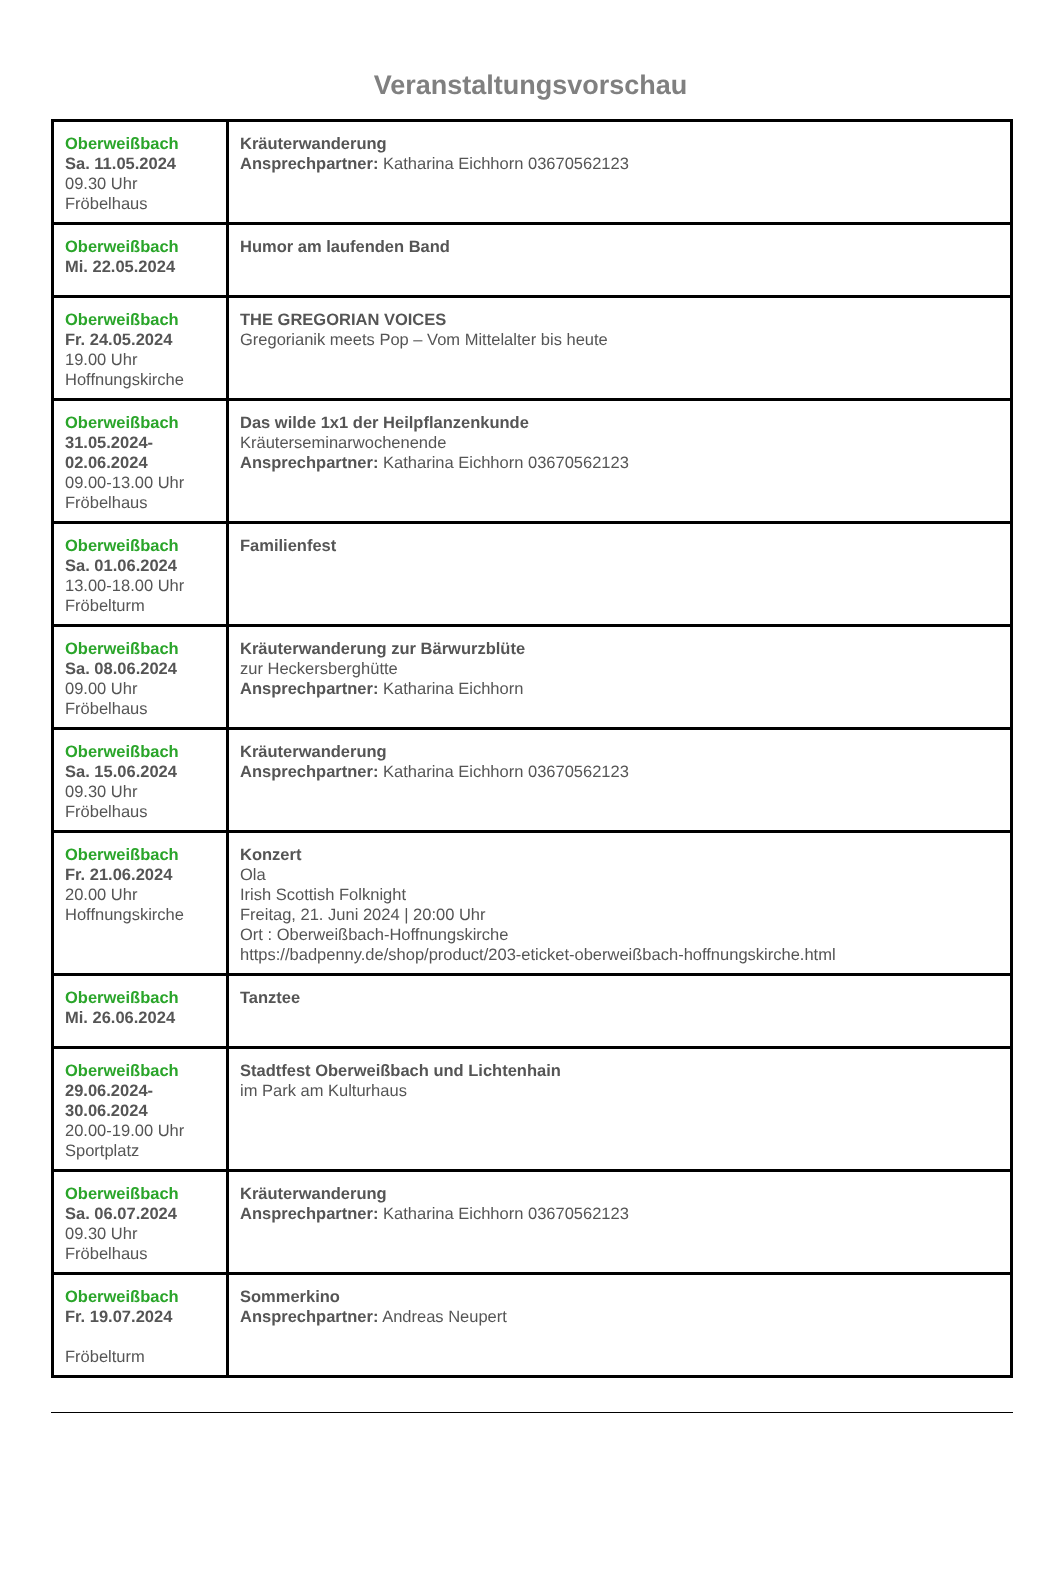Veranstaltungsvorschau
| Oberweißbach Sa. 11.05.2024 09.30 Uhr Fröbelhaus | Kräuterwanderung Ansprechpartner: Katharina Eichhorn 03670562123 |
| Oberweißbach Mi. 22.05.2024 | Humor am laufenden Band |
| Oberweißbach Fr. 24.05.2024 19.00 Uhr Hoffnungskirche | THE GREGORIAN VOICES Gregorianik meets Pop – Vom Mittelalter bis heute |
| Oberweißbach 31.05.2024- 02.06.2024 09.00-13.00 Uhr Fröbelhaus | Das wilde 1x1 der Heilpflanzenkunde Kräuterseminarwochenende Ansprechpartner: Katharina Eichhorn 03670562123 |
| Oberweißbach Sa. 01.06.2024 13.00-18.00 Uhr Fröbelturm | Familienfest |
| Oberweißbach Sa. 08.06.2024 09.00 Uhr Fröbelhaus | Kräuterwanderung zur Bärwurzblüte zur Heckersberghütte Ansprechpartner: Katharina Eichhorn |
| Oberweißbach Sa. 15.06.2024 09.30 Uhr Fröbelhaus | Kräuterwanderung Ansprechpartner: Katharina Eichhorn 03670562123 |
| Oberweißbach Fr. 21.06.2024 20.00 Uhr Hoffnungskirche | Konzert Ola Irish Scottish Folknight Freitag, 21. Juni 2024 / 20:00 Uhr Ort : Oberweißbach-Hoffnungskirche https://badpenny.de/shop/product/203-eticket-oberweißbach-hoffnungskirche.html |
| Oberweißbach Mi. 26.06.2024 | Tanztee |
| Oberweißbach 29.06.2024- 30.06.2024 20.00-19.00 Uhr Sportplatz | Stadtfest Oberweißbach und Lichtenhain im Park am Kulturhaus |
| Oberweißbach Sa. 06.07.2024 09.30 Uhr Fröbelhaus | Kräuterwanderung Ansprechpartner: Katharina Eichhorn 03670562123 |
| Oberweißbach Fr. 19.07.2024 Fröbelturm | Sommerkino Ansprechpartner: Andreas Neupert |